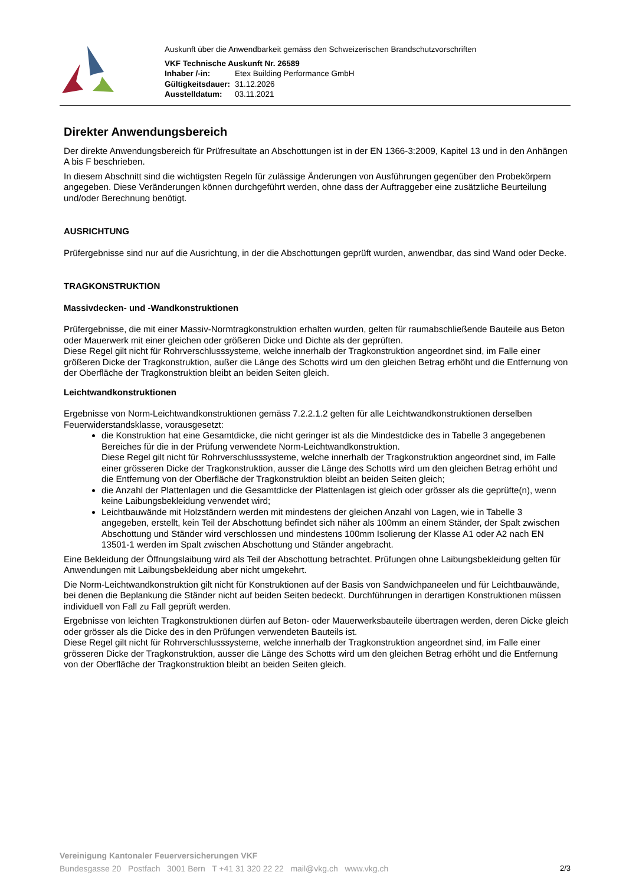Auskunft über die Anwendbarkeit gemäss den Schweizerischen Brandschutzvorschriften
VKF Technische Auskunft Nr. 26589
| Inhaber /-in: | Etex Building Performance GmbH |
| Gültigkeitsdauer: | 31.12.2026 |
| Ausstelldatum: | 03.11.2021 |
Direkter Anwendungsbereich
Der direkte Anwendungsbereich für Prüfresultate an Abschottungen ist in der EN 1366-3:2009, Kapitel 13 und in den Anhängen A bis F beschrieben.
In diesem Abschnitt sind die wichtigsten Regeln für zulässige Änderungen von Ausführungen gegenüber den Probekörpern angegeben. Diese Veränderungen können durchgeführt werden, ohne dass der Auftraggeber eine zusätzliche Beurteilung und/oder Berechnung benötigt.
AUSRICHTUNG
Prüfergebnisse sind nur auf die Ausrichtung, in der die Abschottungen geprüft wurden, anwendbar, das sind Wand oder Decke.
TRAGKONSTRUKTION
Massivdecken- und -Wandkonstruktionen
Prüfergebnisse, die mit einer Massiv-Normtragkonstruktion erhalten wurden, gelten für raumabschließende Bauteile aus Beton oder Mauerwerk mit einer gleichen oder größeren Dicke und Dichte als der geprüften.
Diese Regel gilt nicht für Rohrverschlusssysteme, welche innerhalb der Tragkonstruktion angeordnet sind, im Falle einer größeren Dicke der Tragkonstruktion, außer die Länge des Schotts wird um den gleichen Betrag erhöht und die Entfernung von der Oberfläche der Tragkonstruktion bleibt an beiden Seiten gleich.
Leichtwandkonstruktionen
Ergebnisse von Norm-Leichtwandkonstruktionen gemäss 7.2.2.1.2 gelten für alle Leichtwandkonstruktionen derselben Feuerwiderstandsklasse, vorausgesetzt:
die Konstruktion hat eine Gesamtdicke, die nicht geringer ist als die Mindestdicke des in Tabelle 3 angegebenen Bereiches für die in der Prüfung verwendete Norm-Leichtwandkonstruktion.
Diese Regel gilt nicht für Rohrverschlusssysteme, welche innerhalb der Tragkonstruktion angeordnet sind, im Falle einer grösseren Dicke der Tragkonstruktion, ausser die Länge des Schotts wird um den gleichen Betrag erhöht und die Entfernung von der Oberfläche der Tragkonstruktion bleibt an beiden Seiten gleich;
die Anzahl der Plattenlagen und die Gesamtdicke der Plattenlagen ist gleich oder grösser als die geprüfte(n), wenn keine Laibungsbekleidung verwendet wird;
Leichtbauwände mit Holzständern werden mit mindestens der gleichen Anzahl von Lagen, wie in Tabelle 3 angegeben, erstellt, kein Teil der Abschottung befindet sich näher als 100mm an einem Ständer, der Spalt zwischen Abschottung und Ständer wird verschlossen und mindestens 100mm Isolierung der Klasse A1 oder A2 nach EN 13501-1 werden im Spalt zwischen Abschottung und Ständer angebracht.
Eine Bekleidung der Öffnungslaibung wird als Teil der Abschottung betrachtet. Prüfungen ohne Laibungsbekleidung gelten für Anwendungen mit Laibungsbekleidung aber nicht umgekehrt.
Die Norm-Leichtwandkonstruktion gilt nicht für Konstruktionen auf der Basis von Sandwichpaneelen und für Leichtbauwände, bei denen die Beplankung die Ständer nicht auf beiden Seiten bedeckt. Durchführungen in derartigen Konstruktionen müssen individuell von Fall zu Fall geprüft werden.
Ergebnisse von leichten Tragkonstruktionen dürfen auf Beton- oder Mauerwerksbauteile übertragen werden, deren Dicke gleich oder grösser als die Dicke des in den Prüfungen verwendeten Bauteils ist.
Diese Regel gilt nicht für Rohrverschlusssysteme, welche innerhalb der Tragkonstruktion angeordnet sind, im Falle einer grösseren Dicke der Tragkonstruktion, ausser die Länge des Schotts wird um den gleichen Betrag erhöht und die Entfernung von der Oberfläche der Tragkonstruktion bleibt an beiden Seiten gleich.
Vereinigung Kantonaler Feuerversicherungen VKF
Bundesgasse 20 Postfach 3001 Bern T +41 31 320 22 22 mail@vkg.ch www.vkg.ch 2/3